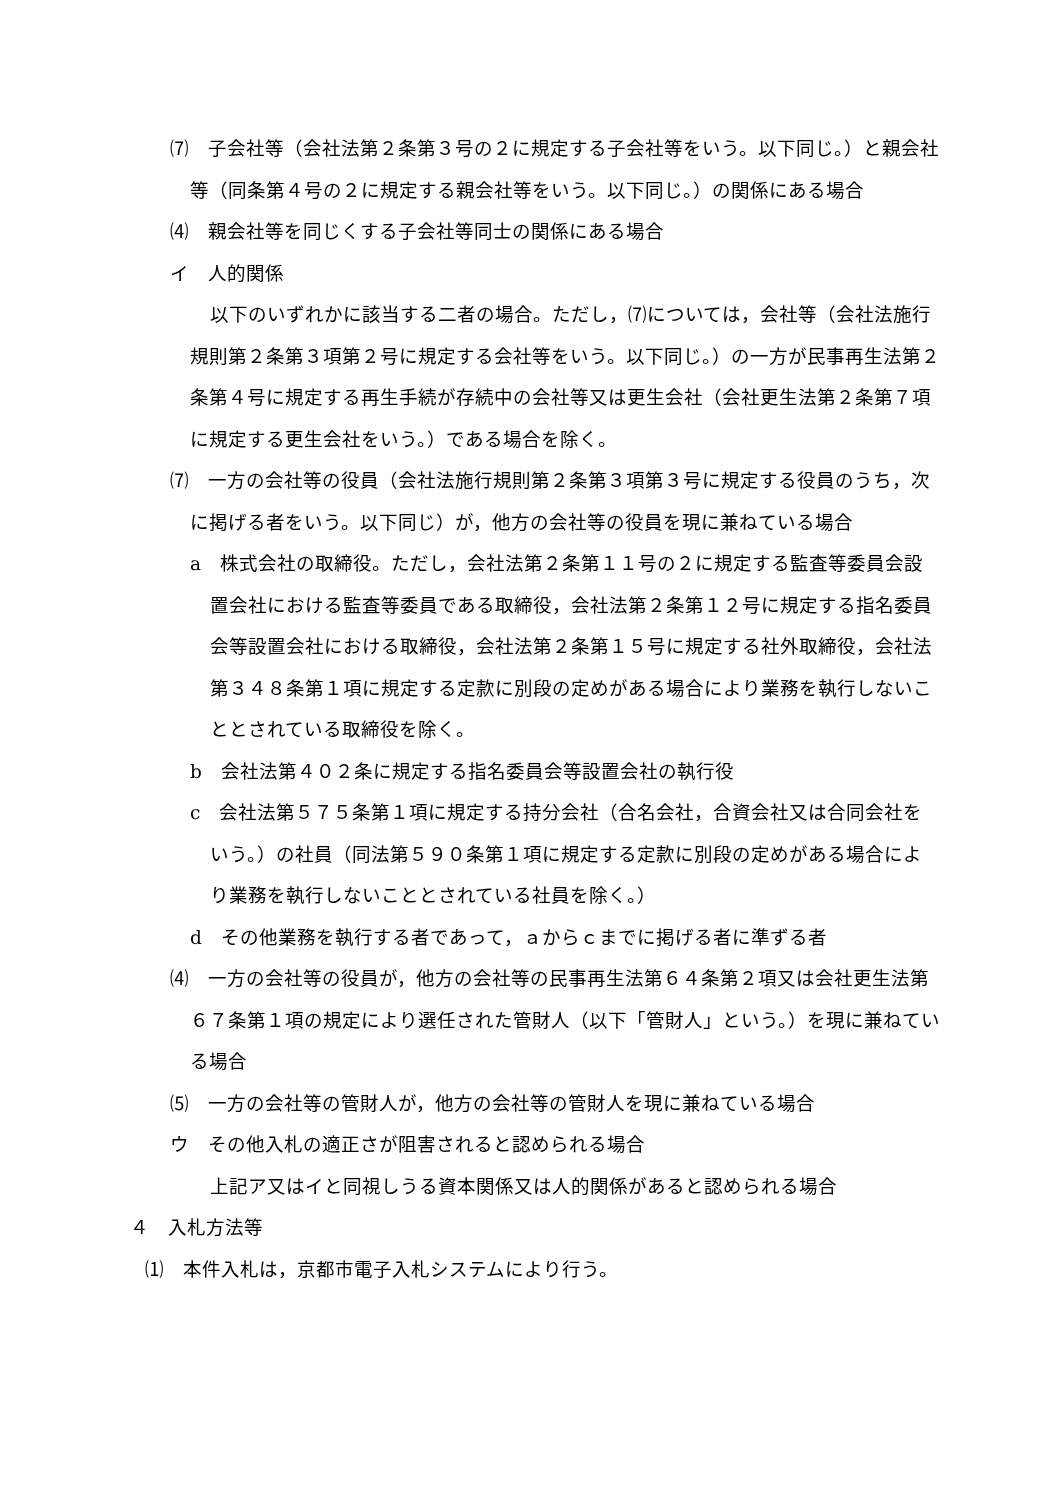⑺　子会社等（会社法第２条第３号の２に規定する子会社等をいう。以下同じ。）と親会社等（同条第４号の２に規定する親会社等をいう。以下同じ。）の関係にある場合
⑷　親会社等を同じくする子会社等同士の関係にある場合
イ　人的関係
以下のいずれかに該当する二者の場合。ただし，⑺については，会社等（会社法施行規則第２条第３項第２号に規定する会社等をいう。以下同じ。）の一方が民事再生法第２条第４号に規定する再生手続が存続中の会社等又は更生会社（会社更生法第２条第７項に規定する更生会社をいう。）である場合を除く。
⑺　一方の会社等の役員（会社法施行規則第２条第３項第３号に規定する役員のうち，次に掲げる者をいう。以下同じ）が，他方の会社等の役員を現に兼ねている場合
a　株式会社の取締役。ただし，会社法第２条第１１号の２に規定する監査等委員会設置会社における監査等委員である取締役，会社法第２条第１２号に規定する指名委員会等設置会社における取締役，会社法第２条第１５号に規定する社外取締役，会社法第３４８条第１項に規定する定款に別段の定めがある場合により業務を執行しないこととされている取締役を除く。
b　会社法第４０２条に規定する指名委員会等設置会社の執行役
c　会社法第５７５条第１項に規定する持分会社（合名会社，合資会社又は合同会社をいう。）の社員（同法第５９０条第１項に規定する定款に別段の定めがある場合により業務を執行しないこととされている社員を除く。）
d　その他業務を執行する者であって，ａからｃまでに掲げる者に準ずる者
⑷　一方の会社等の役員が，他方の会社等の民事再生法第６４条第２項又は会社更生法第６７条第１項の規定により選任された管財人（以下「管財人」という。）を現に兼ねている場合
⑸　一方の会社等の管財人が，他方の会社等の管財人を現に兼ねている場合
ウ　その他入札の適正さが阻害されると認められる場合
上記ア又はイと同視しうる資本関係又は人的関係があると認められる場合
４　入札方法等
⑴　本件入札は，京都市電子入札システムにより行う。